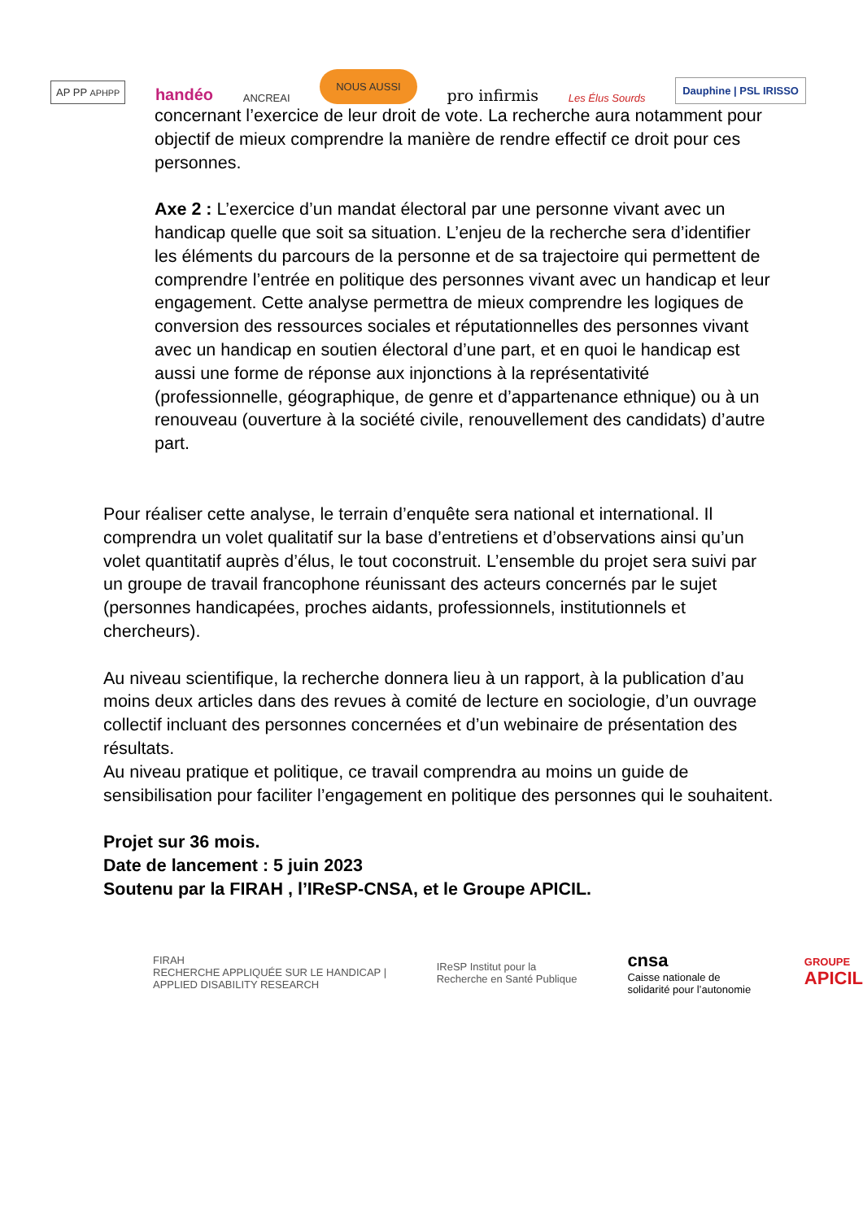AP PP APHPP handéo ANCREAI NOUS AUSSI pro infirmis Les Élus Sourds Dauphine | PSL IRISSO
concernant l’exercice de leur droit de vote. La recherche aura notamment pour objectif de mieux comprendre la manière de rendre effectif ce droit pour ces personnes.
Axe 2 : L’exercice d’un mandat électoral par une personne vivant avec un handicap quelle que soit sa situation. L’enjeu de la recherche sera d’identifier les éléments du parcours de la personne et de sa trajectoire qui permettent de comprendre l’entrée en politique des personnes vivant avec un handicap et leur engagement. Cette analyse permettra de mieux comprendre les logiques de conversion des ressources sociales et réputationnelles des personnes vivant avec un handicap en soutien électoral d’une part, et en quoi le handicap est aussi une forme de réponse aux injonctions à la représentativité (professionnelle, géographique, de genre et d’appartenance ethnique) ou à un renouveau (ouverture à la société civile, renouvellement des candidats) d’autre part.
Pour réaliser cette analyse, le terrain d’enquête sera national et international. Il comprendra un volet qualitatif sur la base d’entretiens et d’observations ainsi qu’un volet quantitatif auprès d’élus, le tout coconstruit. L’ensemble du projet sera suivi par un groupe de travail francophone réunissant des acteurs concernés par le sujet (personnes handicapées, proches aidants, professionnels, institutionnels et chercheurs).
Au niveau scientifique, la recherche donnera lieu à un rapport, à la publication d’au moins deux articles dans des revues à comité de lecture en sociologie, d’un ouvrage collectif incluant des personnes concernées et d’un webinaire de présentation des résultats.
Au niveau pratique et politique, ce travail comprendra au moins un guide de sensibilisation pour faciliter l’engagement en politique des personnes qui le souhaitent.
Projet sur 36 mois.
Date de lancement : 5 juin 2023
Soutenu par la FIRAH , l’IReSP-CNSA, et le Groupe APICIL.
FIRAH
RECHERCHE APPLIQUÉE SUR LE HANDICAP | APPLIED DISABILITY RESEARCH IReSP Institut pour la Recherche en Santé Publique cnsa
Caisse nationale de solidarité pour l’autonomie GROUPE
APICIL